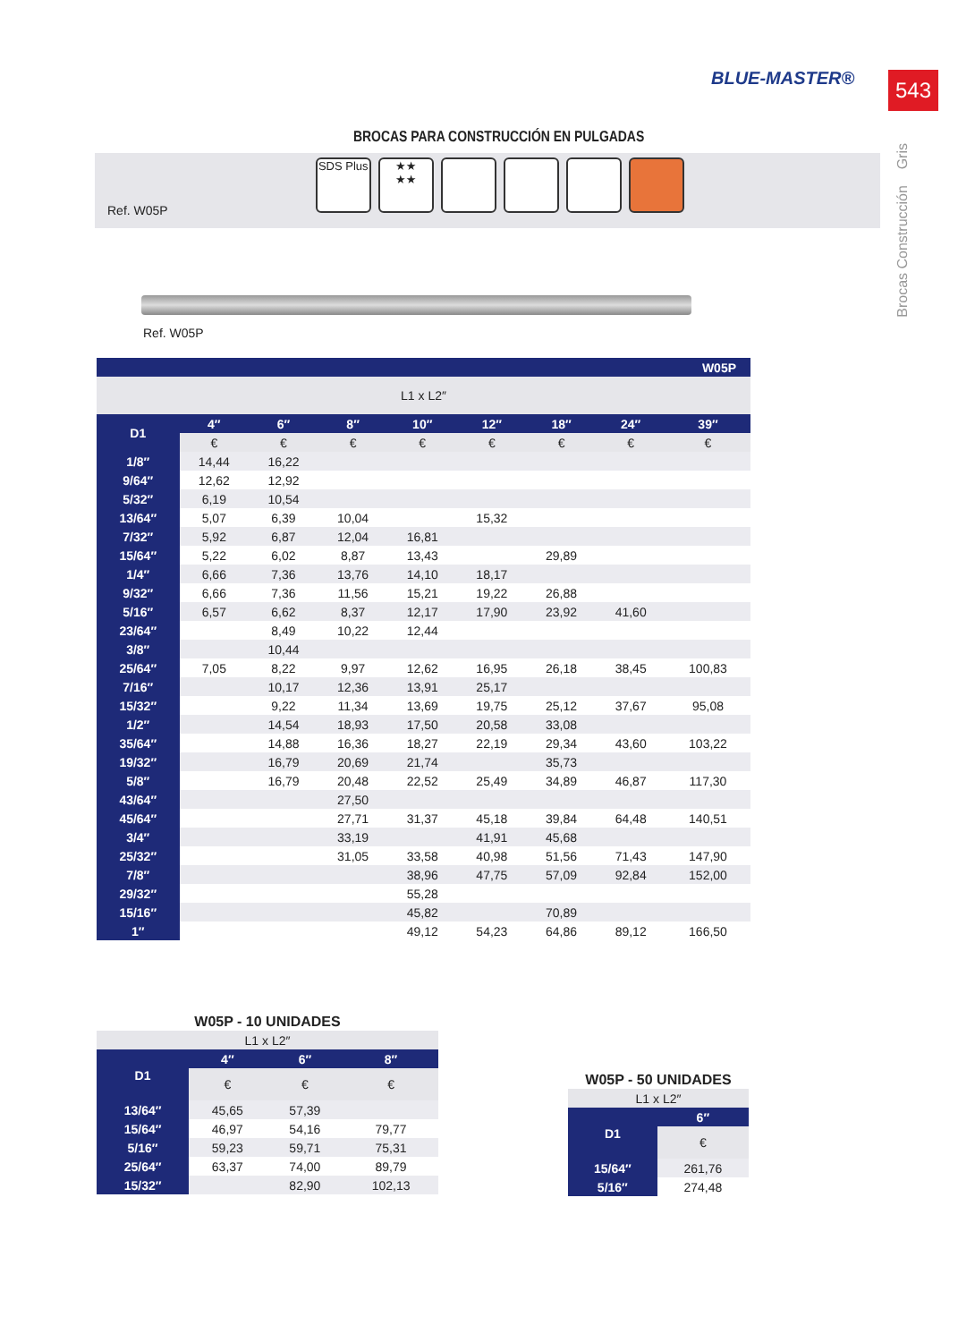BLUE-MASTER® 543
Brocas Construcción Gris
BROCAS PARA CONSTRUCCIÓN EN PULGADAS
Ref. W05P
SDS Plus
★★
★★
Ref. W05P
| W05P | | | | | | | | |
| --- | --- | --- | --- | --- | --- | --- | --- | --- |
| L1 x L2″ | | | | | | | | |
| D1 | 4″ | 6″ | 8″ | 10″ | 12″ | 18″ | 24″ | 39″ |
| | € | € | € | € | € | € | € | € |
| 1/8″ | 14,44 | 16,22 | | | | | | |
| 9/64″ | 12,62 | 12,92 | | | | | | |
| 5/32″ | 6,19 | 10,54 | | | | | | |
| 13/64″ | 5,07 | 6,39 | 10,04 | | 15,32 | | | |
| 7/32″ | 5,92 | 6,87 | 12,04 | 16,81 | | | | |
| 15/64″ | 5,22 | 6,02 | 8,87 | 13,43 | | 29,89 | | |
| 1/4″ | 6,66 | 7,36 | 13,76 | 14,10 | 18,17 | | | |
| 9/32″ | 6,66 | 7,36 | 11,56 | 15,21 | 19,22 | 26,88 | | |
| 5/16″ | 6,57 | 6,62 | 8,37 | 12,17 | 17,90 | 23,92 | 41,60 | |
| 23/64″ | | 8,49 | 10,22 | 12,44 | | | | |
| 3/8″ | | 10,44 | | | | | | |
| 25/64″ | 7,05 | 8,22 | 9,97 | 12,62 | 16,95 | 26,18 | 38,45 | 100,83 |
| 7/16″ | | 10,17 | 12,36 | 13,91 | 25,17 | | | |
| 15/32″ | | 9,22 | 11,34 | 13,69 | 19,75 | 25,12 | 37,67 | 95,08 |
| 1/2″ | | 14,54 | 18,93 | 17,50 | 20,58 | 33,08 | | |
| 35/64″ | | 14,88 | 16,36 | 18,27 | 22,19 | 29,34 | 43,60 | 103,22 |
| 19/32″ | | 16,79 | 20,69 | 21,74 | | 35,73 | | |
| 5/8″ | | 16,79 | 20,48 | 22,52 | 25,49 | 34,89 | 46,87 | 117,30 |
| 43/64″ | | | 27,50 | | | | | |
| 45/64″ | | | 27,71 | 31,37 | 45,18 | 39,84 | 64,48 | 140,51 |
| 3/4″ | | | 33,19 | | 41,91 | 45,68 | | |
| 25/32″ | | | 31,05 | 33,58 | 40,98 | 51,56 | 71,43 | 147,90 |
| 7/8″ | | | | 38,96 | 47,75 | 57,09 | 92,84 | 152,00 |
| 29/32″ | | | | 55,28 | | | | |
| 15/16″ | | | | 45,82 | | 70,89 | | |
| 1″ | | | | 49,12 | 54,23 | 64,86 | 89,12 | 166,50 |
| W05P - 10 UNIDADES | | | |
| L1 x L2″ | | | |
| D1 | 4″ | 6″ | 8″ |
| | € | € | € |
| 13/64″ | 45,65 | 57,39 | |
| 15/64″ | 46,97 | 54,16 | 79,77 |
| 5/16″ | 59,23 | 59,71 | 75,31 |
| 25/64″ | 63,37 | 74,00 | 89,79 |
| 15/32″ | | 82,90 | 102,13 |
| W05P - 50 UNIDADES | |
| L1 x L2″ | |
| D1 | 6″ |
| | € |
| 15/64″ | 261,76 |
| 5/16″ | 274,48 |